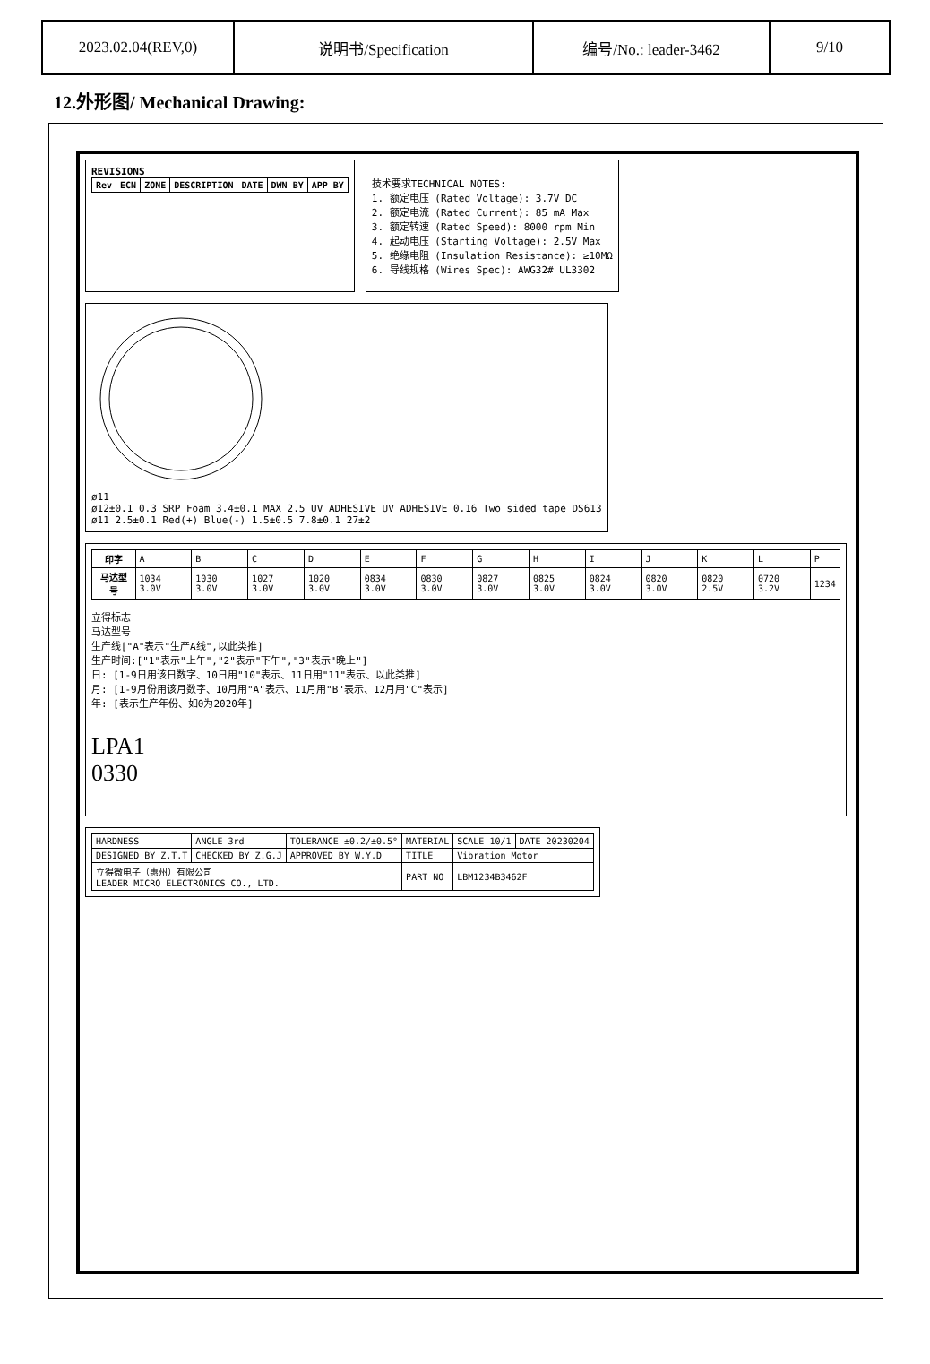| 2023.02.04(REV,0) | 说明书/Specification | 编号/No.: leader-3462 | 9/10 |
12.外形图/ Mechanical Drawing:
REVISIONS
| Rev | ECN | ZONE | DESCRIPTION | DATE | DWN BY | APP BY |
| --- | --- | --- | --- | --- | --- | --- |
技术要求TECHNICAL NOTES:
1. 额定电压 (Rated Voltage): 3.7V DC
2. 额定电流 (Rated Current): 85 mA Max
3. 额定转速 (Rated Speed): 8000 rpm Min
4. 起动电压 (Starting Voltage): 2.5V Max
5. 绝缘电阻 (Insulation Resistance): ≥10MΩ
6. 导线规格 (Wires Spec): AWG32# UL3302
ø11
ø12±0.1 0.3 SRP Foam 3.4±0.1 MAX 2.5 UV ADHESIVE UV ADHESIVE 0.16 Two sided tape DS613
ø11 2.5±0.1 Red(+) Blue(-) 1.5±0.5 7.8±0.1 27±2
| 印字 | A | B | C | D | E | F | G | H | I | J | K | L | P |
| 马达型号 | 1034 3.0V | 1030 3.0V | 1027 3.0V | 1020 3.0V | 0834 3.0V | 0830 3.0V | 0827 3.0V | 0825 3.0V | 0824 3.0V | 0820 3.0V | 0820 2.5V | 0720 3.2V | 1234 |
立得标志
马达型号
生产线["A"表示"生产A线",以此类推]
生产时间:["1"表示"上午","2"表示"下午","3"表示"晚上"]
日: [1-9日用该日数字、10日用"10"表示、11日用"11"表示、以此类推]
月: [1-9月份用该月数字、10月用"A"表示、11月用"B"表示、12月用"C"表示]
年: [表示生产年份、如0为2020年]
LPA1
0330
| HARDNESS | ANGLE 3rd | TOLERANCE ±0.2/±0.5° | MATERIAL | SCALE 10/1 | DATE 20230204 |
| DESIGNED BY Z.T.T | CHECKED BY Z.G.J | APPROVED BY W.Y.D | TITLE | Vibration Motor | |
| 立得微电子（惠州）有限公司 LEADER MICRO ELECTRONICS CO., LTD. | | | PART NO | LBM1234B3462F | |